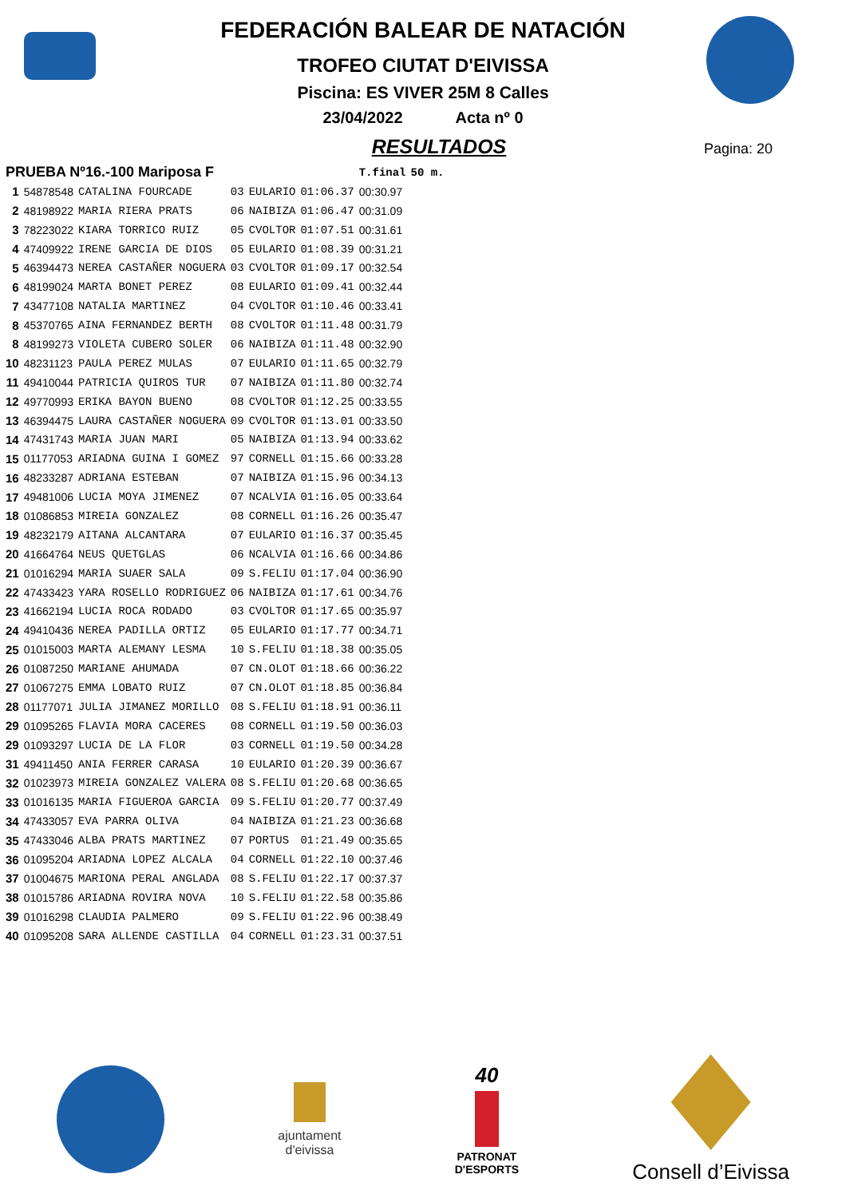Pagina: 20
FEDERACIÓN BALEAR DE NATACIÓN
TROFEO CIUTAT D'EIVISSA
Piscina: ES VIVER 25M 8 Calles
23/04/2022 Acta nº 0
RESULTADOS
| PRUEBA Nº16.-100 Mariposa F | | | | | | T.final | 50 m. |
| --- | --- | --- | --- | --- | --- | --- | --- |
| 1 | 54878548 | CATALINA FOURCADE | 03 | EULARIO | 01:06.37 | 00:30.97 | |
| 2 | 48198922 | MARIA RIERA PRATS | 06 | NAIBIZA | 01:06.47 | 00:31.09 | |
| 3 | 78223022 | KIARA TORRICO RUIZ | 05 | CVOLTOR | 01:07.51 | 00:31.61 | |
| 4 | 47409922 | IRENE GARCIA DE DIOS | 05 | EULARIO | 01:08.39 | 00:31.21 | |
| 5 | 46394473 | NEREA CASTAÑER NOGUERA | 03 | CVOLTOR | 01:09.17 | 00:32.54 | |
| 6 | 48199024 | MARTA BONET PEREZ | 08 | EULARIO | 01:09.41 | 00:32.44 | |
| 7 | 43477108 | NATALIA MARTINEZ | 04 | CVOLTOR | 01:10.46 | 00:33.41 | |
| 8 | 45370765 | AINA FERNANDEZ BERTH | 08 | CVOLTOR | 01:11.48 | 00:31.79 | |
| 8 | 48199273 | VIOLETA CUBERO SOLER | 06 | NAIBIZA | 01:11.48 | 00:32.90 | |
| 10 | 48231123 | PAULA PEREZ MULAS | 07 | EULARIO | 01:11.65 | 00:32.79 | |
| 11 | 49410044 | PATRICIA QUIROS TUR | 07 | NAIBIZA | 01:11.80 | 00:32.74 | |
| 12 | 49770993 | ERIKA BAYON BUENO | 08 | CVOLTOR | 01:12.25 | 00:33.55 | |
| 13 | 46394475 | LAURA CASTAÑER NOGUERA | 09 | CVOLTOR | 01:13.01 | 00:33.50 | |
| 14 | 47431743 | MARIA JUAN MARI | 05 | NAIBIZA | 01:13.94 | 00:33.62 | |
| 15 | 01177053 | ARIADNA GUINA I GOMEZ | 97 | CORNELL | 01:15.66 | 00:33.28 | |
| 16 | 48233287 | ADRIANA ESTEBAN | 07 | NAIBIZA | 01:15.96 | 00:34.13 | |
| 17 | 49481006 | LUCIA MOYA JIMENEZ | 07 | NCALVIA | 01:16.05 | 00:33.64 | |
| 18 | 01086853 | MIREIA GONZALEZ | 08 | CORNELL | 01:16.26 | 00:35.47 | |
| 19 | 48232179 | AITANA ALCANTARA | 07 | EULARIO | 01:16.37 | 00:35.45 | |
| 20 | 41664764 | NEUS QUETGLAS | 06 | NCALVIA | 01:16.66 | 00:34.86 | |
| 21 | 01016294 | MARIA SUAER SALA | 09 | S.FELIU | 01:17.04 | 00:36.90 | |
| 22 | 47433423 | YARA ROSELLO RODRIGUEZ | 06 | NAIBIZA | 01:17.61 | 00:34.76 | |
| 23 | 41662194 | LUCIA ROCA RODADO | 03 | CVOLTOR | 01:17.65 | 00:35.97 | |
| 24 | 49410436 | NEREA PADILLA ORTIZ | 05 | EULARIO | 01:17.77 | 00:34.71 | |
| 25 | 01015003 | MARTA ALEMANY LESMA | 10 | S.FELIU | 01:18.38 | 00:35.05 | |
| 26 | 01087250 | MARIANE AHUMADA | 07 | CN.OLOT | 01:18.66 | 00:36.22 | |
| 27 | 01067275 | EMMA LOBATO RUIZ | 07 | CN.OLOT | 01:18.85 | 00:36.84 | |
| 28 | 01177071 | JULIA JIMANEZ MORILLO | 08 | S.FELIU | 01:18.91 | 00:36.11 | |
| 29 | 01095265 | FLAVIA MORA CACERES | 08 | CORNELL | 01:19.50 | 00:36.03 | |
| 29 | 01093297 | LUCIA DE LA FLOR | 03 | CORNELL | 01:19.50 | 00:34.28 | |
| 31 | 49411450 | ANIA FERRER CARASA | 10 | EULARIO | 01:20.39 | 00:36.67 | |
| 32 | 01023973 | MIREIA GONZALEZ VALERA | 08 | S.FELIU | 01:20.68 | 00:36.65 | |
| 33 | 01016135 | MARIA FIGUEROA GARCIA | 09 | S.FELIU | 01:20.77 | 00:37.49 | |
| 34 | 47433057 | EVA PARRA OLIVA | 04 | NAIBIZA | 01:21.23 | 00:36.68 | |
| 35 | 47433046 | ALBA PRATS MARTINEZ | 07 | PORTUS | 01:21.49 | 00:35.65 | |
| 36 | 01095204 | ARIADNA LOPEZ ALCALA | 04 | CORNELL | 01:22.10 | 00:37.46 | |
| 37 | 01004675 | MARIONA PERAL ANGLADA | 08 | S.FELIU | 01:22.17 | 00:37.37 | |
| 38 | 01015786 | ARIADNA ROVIRA NOVA | 10 | S.FELIU | 01:22.58 | 00:35.86 | |
| 39 | 01016298 | CLAUDIA PALMERO | 09 | S.FELIU | 01:22.96 | 00:38.49 | |
| 40 | 01095208 | SARA ALLENDE CASTILLA | 04 | CORNELL | 01:23.31 | 00:37.51 | |
ajuntament
d'eivissa
40
PATRONAT
D'ESPORTS
Consell d’Eivissa